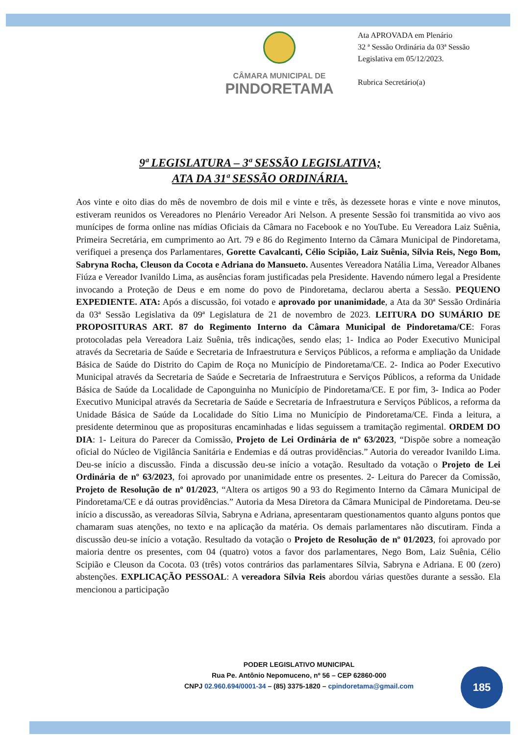CÂMARA MUNICIPAL DE
PINDORETAMA
Ata APROVADA em Plenário
32 ª Sessão Ordinária da 03ª Sessão Legislativa em 05/12/2023.
Rubrica Secretário(a)
9ª LEGISLATURA – 3ª SESSÃO LEGISLATIVA;
ATA DA 31ª SESSÃO ORDINÁRIA.
Aos vinte e oito dias do mês de novembro de dois mil e vinte e três, às dezessete horas e vinte e nove minutos, estiveram reunidos os Vereadores no Plenário Vereador Ari Nelson. A presente Sessão foi transmitida ao vivo aos munícipes de forma online nas mídias Oficiais da Câmara no Facebook e no YouTube. Eu Vereadora Laiz Suênia, Primeira Secretária, em cumprimento ao Art. 79 e 86 do Regimento Interno da Câmara Municipal de Pindoretama, verifiquei a presença dos Parlamentares, Gorette Cavalcanti, Célio Scipião, Laiz Suênia, Sílvia Reis, Nego Bom, Sabryna Rocha, Cleuson da Cocota e Adriana do Mansueto. Ausentes Vereadora Natália Lima, Vereador Albanes Fiúza e Vereador Ivanildo Lima, as ausências foram justificadas pela Presidente. Havendo número legal a Presidente invocando a Proteção de Deus e em nome do povo de Pindoretama, declarou aberta a Sessão. PEQUENO EXPEDIENTE. ATA: Após a discussão, foi votado e aprovado por unanimidade, a Ata da 30ª Sessão Ordinária da 03ª Sessão Legislativa da 09ª Legislatura de 21 de novembro de 2023. LEITURA DO SUMÁRIO DE PROPOSITURAS ART. 87 do Regimento Interno da Câmara Municipal de Pindoretama/CE: Foras protocoladas pela Vereadora Laiz Suênia, três indicações, sendo elas; 1- Indica ao Poder Executivo Municipal através da Secretaria de Saúde e Secretaria de Infraestrutura e Serviços Públicos, a reforma e ampliação da Unidade Básica de Saúde do Distrito do Capim de Roça no Município de Pindoretama/CE. 2- Indica ao Poder Executivo Municipal através da Secretaria de Saúde e Secretaria de Infraestrutura e Serviços Públicos, a reforma da Unidade Básica de Saúde da Localidade de Caponguinha no Município de Pindoretama/CE. E por fim, 3- Indica ao Poder Executivo Municipal através da Secretaria de Saúde e Secretaria de Infraestrutura e Serviços Públicos, a reforma da Unidade Básica de Saúde da Localidade do Sítio Lima no Município de Pindoretama/CE. Finda a leitura, a presidente determinou que as proposituras encaminhadas e lidas seguissem a tramitação regimental. ORDEM DO DIA: 1- Leitura do Parecer da Comissão, Projeto de Lei Ordinária de nº 63/2023, “Dispõe sobre a nomeação oficial do Núcleo de Vigilância Sanitária e Endemias e dá outras providências.” Autoria do vereador Ivanildo Lima. Deu-se início a discussão. Finda a discussão deu-se início a votação. Resultado da votação o Projeto de Lei Ordinária de nº 63/2023, foi aprovado por unanimidade entre os presentes. 2- Leitura do Parecer da Comissão, Projeto de Resolução de nº 01/2023, “Altera os artigos 90 a 93 do Regimento Interno da Câmara Municipal de Pindoretama/CE e dá outras providências.” Autoria da Mesa Diretora da Câmara Municipal de Pindoretama. Deu-se início a discussão, as vereadoras Sílvia, Sabryna e Adriana, apresentaram questionamentos quanto alguns pontos que chamaram suas atenções, no texto e na aplicação da matéria. Os demais parlamentares não discutiram. Finda a discussão deu-se início a votação. Resultado da votação o Projeto de Resolução de nº 01/2023, foi aprovado por maioria dentre os presentes, com 04 (quatro) votos a favor dos parlamentares, Nego Bom, Laiz Suênia, Célio Scipião e Cleuson da Cocota. 03 (três) votos contrários das parlamentares Sílvia, Sabryna e Adriana. E 00 (zero) abstenções. EXPLICAÇÃO PESSOAL: A vereadora Sílvia Reis abordou várias questões durante a sessão. Ela mencionou a participação
PODER LEGISLATIVO MUNICIPAL
Rua Pe. Antônio Nepomuceno, nº 56 – CEP 62860-000
CNPJ 02.960.694/0001-34 – (85) 3375-1820 – cpindoretama@gmail.com
185